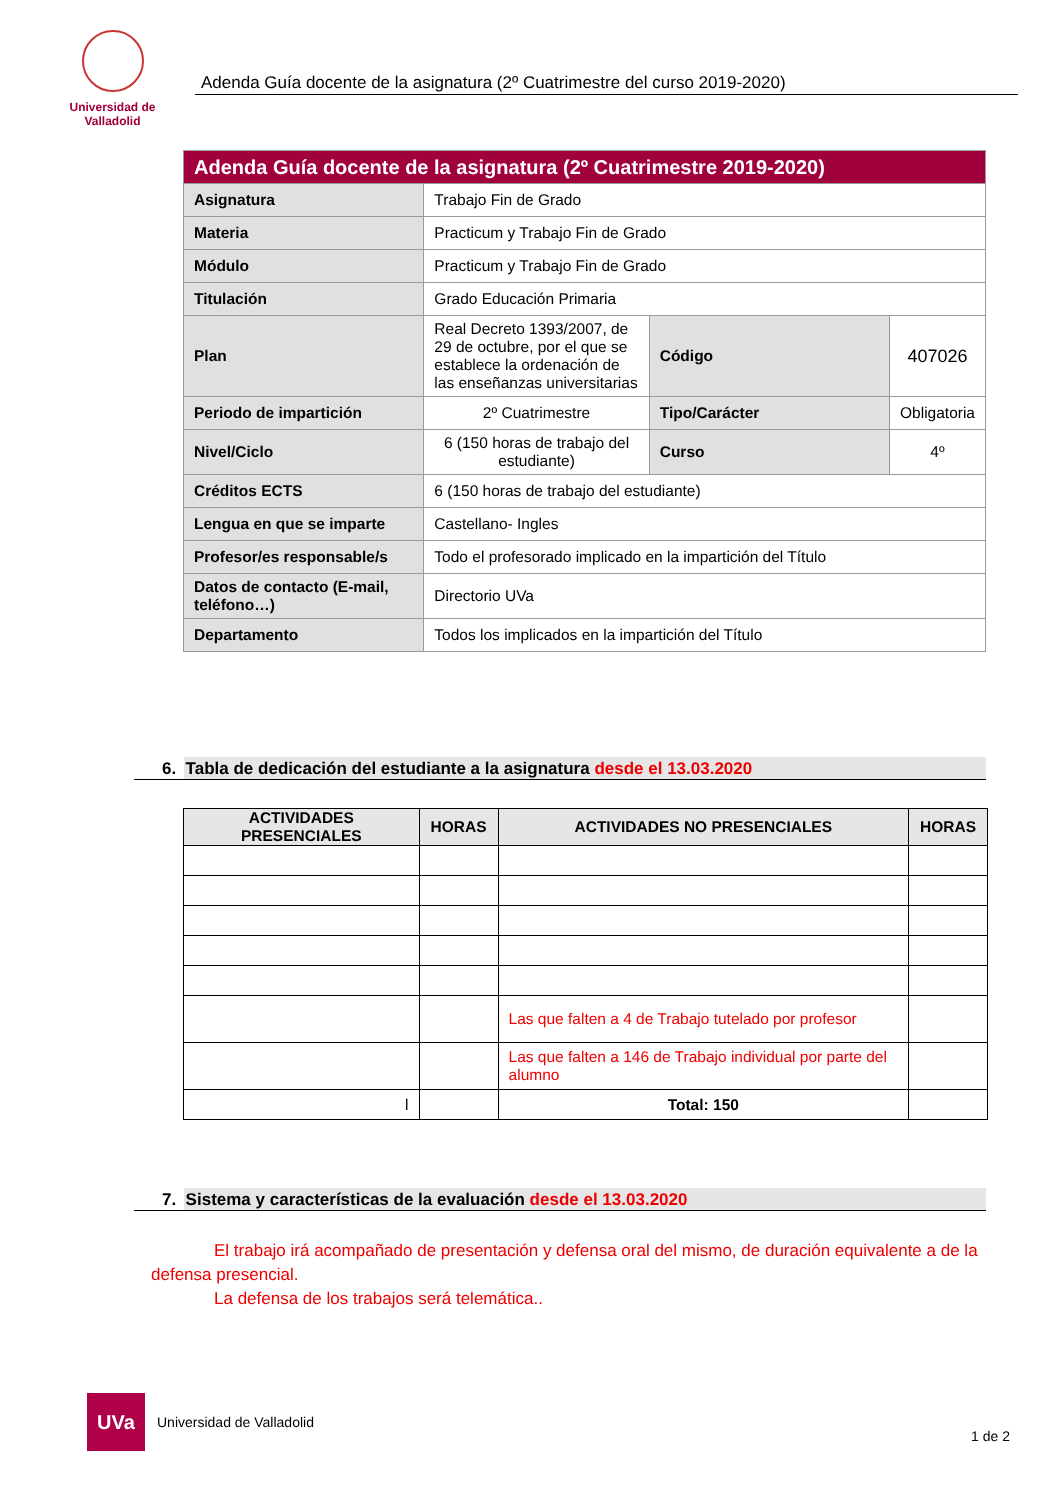Universidad de Valladolid
Adenda Guía docente de la asignatura (2º Cuatrimestre del curso 2019-2020)
| Adenda Guía docente de la asignatura (2º Cuatrimestre 2019-2020) | | | |
| Asignatura | Trabajo Fin de Grado | | |
| Materia | Practicum y Trabajo Fin de Grado | | |
| Módulo | Practicum y Trabajo Fin de Grado | | |
| Titulación | Grado Educación Primaria | | |
| Plan | Real Decreto 1393/2007, de 29 de octubre, por el que se establece la ordenación de las enseñanzas universitarias | Código | 407026 |
| Periodo de impartición | 2º Cuatrimestre | Tipo/Carácter | Obligatoria |
| Nivel/Ciclo | 6 (150 horas de trabajo del estudiante) | Curso | 4º |
| Créditos ECTS | 6 (150 horas de trabajo del estudiante) | | |
| Lengua en que se imparte | Castellano- Ingles | | |
| Profesor/es responsable/s | Todo el profesorado implicado en la impartición del Título | | |
| Datos de contacto (E-mail, teléfono…) | Directorio UVa | | |
| Departamento | Todos los implicados en la impartición del Título | | |
6. Tabla de dedicación del estudiante a la asignatura desde el 13.03.2020
| ACTIVIDADES PRESENCIALES | HORAS | ACTIVIDADES NO PRESENCIALES | HORAS |
| --- | --- | --- | --- |
| | | Las que falten a 4 de Trabajo tutelado por profesor | |
| | | Las que falten a 146 de Trabajo individual por parte del alumno | |
| l | | Total: 150 | |
7. Sistema y características de la evaluación desde el 13.03.2020
El trabajo irá acompañado de presentación y defensa oral del mismo, de duración equivalente a de la defensa presencial.
La defensa de los trabajos será telemática..
UVa
Universidad de Valladolid
1 de 2